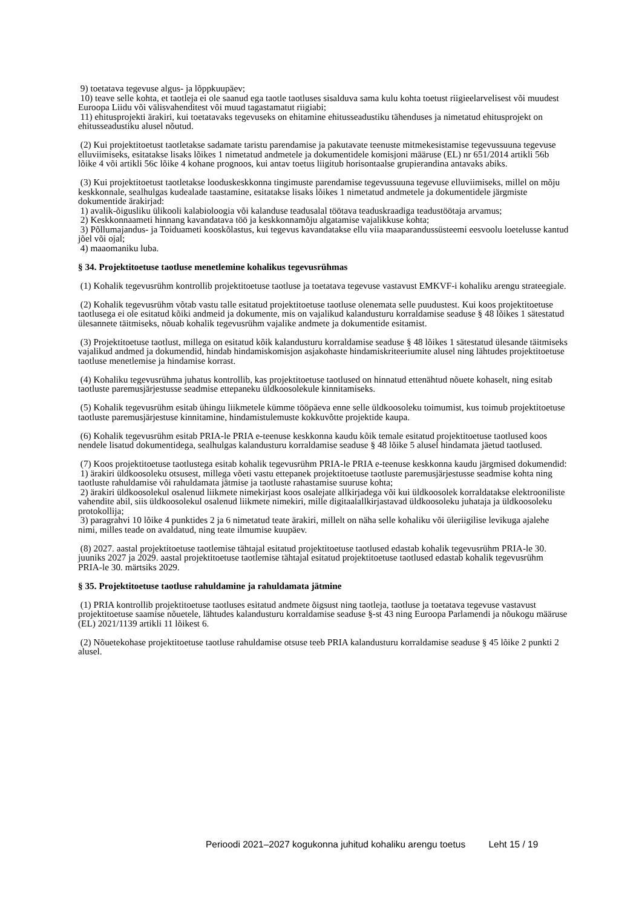9) toetatava tegevuse algus- ja lõppkuupäev;
10) teave selle kohta, et taotleja ei ole saanud ega taotle taotluses sisalduva sama kulu kohta toetust riigieelarvelisest või muudest Euroopa Liidu või välisvahenditest või muud tagastamatut riigiabi;
11) ehitusprojekti ärakiri, kui toetatavaks tegevuseks on ehitamine ehitusseadustiku tähenduses ja nimetatud ehitusprojekt on ehitusseadustiku alusel nõutud.
(2) Kui projektitoetust taotletakse sadamate taristu parendamise ja pakutavate teenuste mitmekesistamise tegevussuuna tegevuse elluviimiseks, esitatakse lisaks lõikes 1 nimetatud andmetele ja dokumentidele komisjoni määruse (EL) nr 651/2014 artikli 56b lõike 4 või artikli 56c lõike 4 kohane prognoos, kui antav toetus liigitub horisontaalse grupierandina antavaks abiks.
(3) Kui projektitoetust taotletakse looduskeskkonna tingimuste parendamise tegevussuuna tegevuse elluviimiseks, millel on mõju keskkonnale, sealhulgas kudealade taastamine, esitatakse lisaks lõikes 1 nimetatud andmetele ja dokumentidele järgmiste dokumentide ärakirjad:
1) avalik-õigusliku ülikooli kalabioloogia või kalanduse teadusalal töötava teaduskraadiga teadustöötaja arvamus;
2) Keskkonnaameti hinnang kavandatava töö ja keskkonnamõju algatamise vajalikkuse kohta;
3) Põllumajandus- ja Toiduameti kooskõlastus, kui tegevus kavandatakse ellu viia maaparandussüsteemi eesvoolu loetelusse kantud jõel või ojal;
4) maaomaniku luba.
§ 34. Projektitoetuse taotluse menetlemine kohalikus tegevusrühmas
(1) Kohalik tegevusrühm kontrollib projektitoetuse taotluse ja toetatava tegevuse vastavust EMKVF-i kohaliku arengu strateegiale.
(2) Kohalik tegevusrühm võtab vastu talle esitatud projektitoetuse taotluse olenemata selle puudustest. Kui koos projektitoetuse taotlusega ei ole esitatud kõiki andmeid ja dokumente, mis on vajalikud kalandusturu korraldamise seaduse § 48 lõikes 1 sätestatud ülesannete täitmiseks, nõuab kohalik tegevusrühm vajalike andmete ja dokumentide esitamist.
(3) Projektitoetuse taotlust, millega on esitatud kõik kalandusturu korraldamise seaduse § 48 lõikes 1 sätestatud ülesande täitmiseks vajalikud andmed ja dokumendid, hindab hindamiskomisjon asjakohaste hindamiskriteeriumite alusel ning lähtudes projektitoetuse taotluse menetlemise ja hindamise korrast.
(4) Kohaliku tegevusrühma juhatus kontrollib, kas projektitoetuse taotlused on hinnatud ettenähtud nõuete kohaselt, ning esitab taotluste paremusjärjestusse seadmise ettepaneku üldkoosolekule kinnitamiseks.
(5) Kohalik tegevusrühm esitab ühingu liikmetele kümme tööpäeva enne selle üldkoosoleku toimumist, kus toimub projektitoetuse taotluste paremusjärjestuse kinnitamine, hindamistulemuste kokkuvõtte projektide kaupa.
(6) Kohalik tegevusrühm esitab PRIA-le PRIA e-teenuse keskkonna kaudu kõik temale esitatud projektitoetuse taotlused koos nendele lisatud dokumentidega, sealhulgas kalandusturu korraldamise seaduse § 48 lõike 5 alusel hindamata jäetud taotlused.
(7) Koos projektitoetuse taotlustega esitab kohalik tegevusrühm PRIA-le PRIA e-teenuse keskkonna kaudu järgmised dokumendid:
1) ärakiri üldkoosoleku otsusest, millega võeti vastu ettepanek projektitoetuse taotluste paremusjärjestusse seadmise kohta ning taotluste rahuldamise või rahuldamata jätmise ja taotluste rahastamise suuruse kohta;
2) ärakiri üldkoosolekul osalenud liikmete nimekirjast koos osalejate allkirjadega või kui üldkoosolek korraldatakse elektrooniliste vahendite abil, siis üldkoosolekul osalenud liikmete nimekiri, mille digitaalallkirjastavad üldkoosoleku juhataja ja üldkoosoleku protokollija;
3) paragrahvi 10 lõike 4 punktides 2 ja 6 nimetatud teate ärakiri, millelt on näha selle kohaliku või üleriigilise levikuga ajalehe nimi, milles teade on avaldatud, ning teate ilmumise kuupäev.
(8) 2027. aastal projektitoetuse taotlemise tähtajal esitatud projektitoetuse taotlused edastab kohalik tegevusrühm PRIA-le 30. juuniks 2027 ja 2029. aastal projektitoetuse taotlemise tähtajal esitatud projektitoetuse taotlused edastab kohalik tegevusrühm PRIA-le 30. märtsiks 2029.
§ 35. Projektitoetuse taotluse rahuldamine ja rahuldamata jätmine
(1) PRIA kontrollib projektitoetuse taotluses esitatud andmete õigsust ning taotleja, taotluse ja toetatava tegevuse vastavust projektitoetuse saamise nõuetele, lähtudes kalandusturu korraldamise seaduse §-st 43 ning Euroopa Parlamendi ja nõukogu määruse (EL) 2021/1139 artikli 11 lõikest 6.
(2) Nõuetekohase projektitoetuse taotluse rahuldamise otsuse teeb PRIA kalandusturu korraldamise seaduse § 45 lõike 2 punkti 2 alusel.
Perioodi 2021–2027 kogukonna juhitud kohaliku arengu toetus Leht 15 / 19